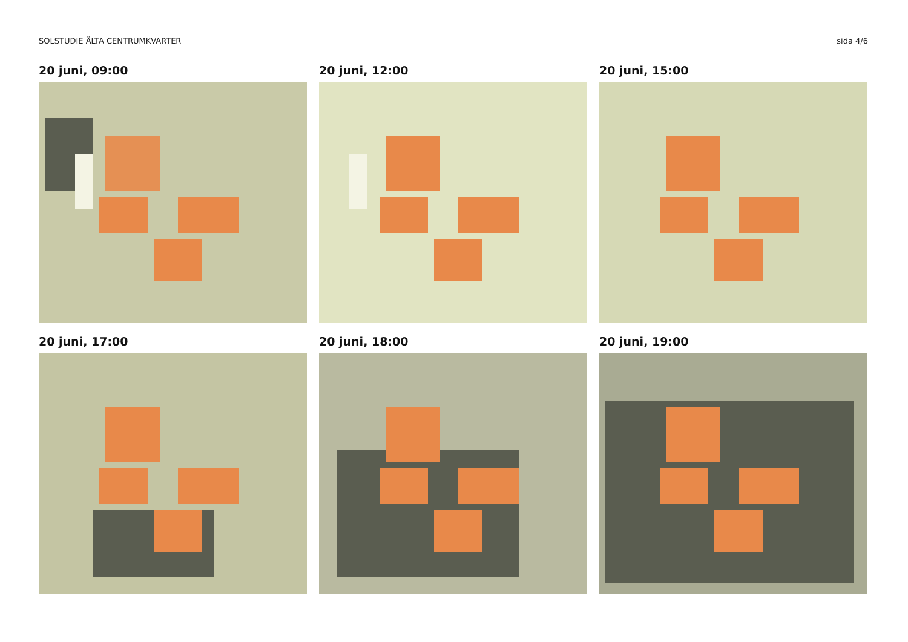SOLSTUDIE ÄLTA CENTRUMKVARTER sida 4/6
20 juni, 09:00
20 juni, 12:00
20 juni, 15:00
20 juni, 17:00
20 juni, 18:00
20 juni, 19:00